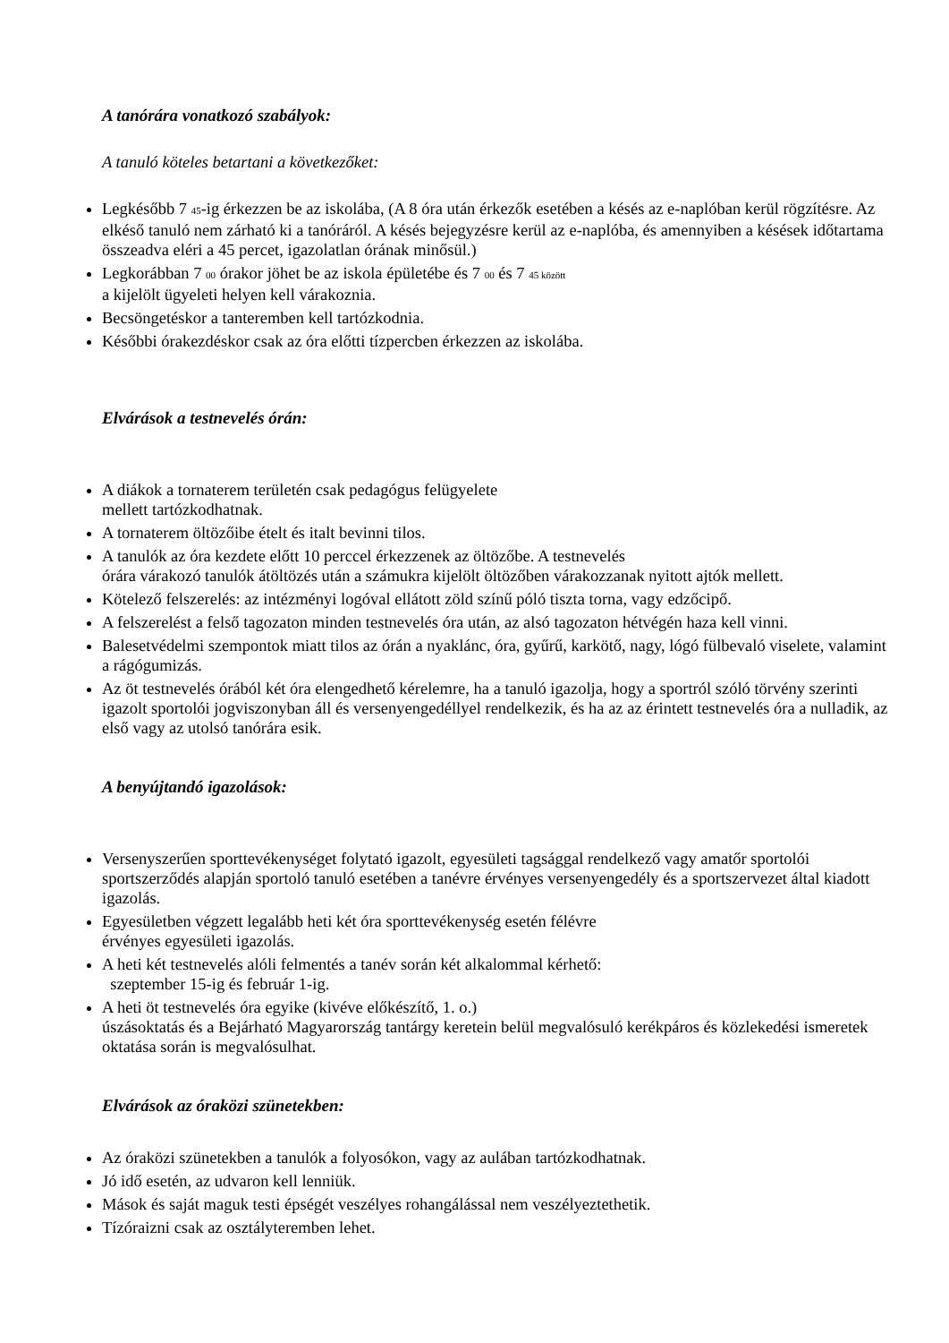A tanórára vonatkozó szabályok:
A tanuló köteles betartani a következőket:
Legkésőbb 7 <sup>45</sup>-ig érkezzen be az iskolába, (A 8 óra után érkezők esetében a késés az e-naplóban kerül rögzítésre. Az elkéső tanuló nem zárható ki a tanóráról. A késés bejegyzésre kerül az e-naplóba, és amennyiben a késések időtartama összeadva eléri a 45 percet, igazolatlan órának minősül.)
Legkorábban 7 <sup>00</sup> órakor jöhet be az iskola épületébe és 7 <sup>00</sup> és 7 <sup>45 között</sup>
a kijelölt ügyeleti helyen kell várakoznia.
Becsöngetéskor a tanteremben kell tartózkodnia.
Későbbi órakezdéskor csak az óra előtti tízpercben érkezzen az iskolába.
Elvárások a testnevelés órán:
A diákok a tornaterem területén csak pedagógus felügyelete
mellett tartózkodhatnak.
A tornaterem öltözőibe ételt és italt bevinni tilos.
A tanulók az óra kezdete előtt 10 perccel érkezzenek az öltözőbe. A testnevelés
órára várakozó tanulók átöltözés után a számukra kijelölt öltözőben várakozzanak nyitott ajtók mellett.
Kötelező felszerelés: az intézményi logóval ellátott zöld színű póló tiszta torna, vagy edzőcipő.
A felszerelést a felső tagozaton minden testnevelés óra után, az alsó tagozaton hétvégén haza kell vinni.
Balesetvédelmi szempontok miatt tilos az órán a nyaklánc, óra, gyűrű, karkötő, nagy, lógó fülbevaló viselete, valamint a rágógumizás.
Az öt testnevelés órából két óra elengedhető kérelemre, ha a tanuló igazolja, hogy a sportról szóló törvény szerinti igazolt sportolói jogviszonyban áll és versenyengedéllyel rendelkezik, és ha az az érintett testnevelés óra a nulladik, az első vagy az utolsó tanórára esik.
A benyújtandó igazolások:
Versenyszerűen sporttevékenységet folytató igazolt, egyesületi tagsággal rendelkező vagy amatőr sportolói sportszerződés alapján sportoló tanuló esetében a tanévre érvényes versenyengedély és a sportszervezet által kiadott igazolás.
Egyesületben végzett legalább heti két óra sporttevékenység esetén félévre
érvényes egyesületi igazolás.
A heti két testnevelés alóli felmentés a tanév során két alkalommal kérhető:
szeptember 15-ig és február 1-ig.
A heti öt testnevelés óra egyike (kivéve előkészítő, 1. o.)
úszásoktatás és a Bejárható Magyarország tantárgy keretein belül megvalósuló kerékpáros és közlekedési ismeretek oktatása során is megvalósulhat.
Elvárások az óraközi szünetekben:
Az óraközi szünetekben a tanulók a folyosókon, vagy az aulában tartózkodhatnak.
Jó idő esetén, az udvaron kell lenniük.
Mások és saját maguk testi épségét veszélyes rohangálással nem veszélyeztethetik.
Tízóraizni csak az osztályteremben lehet.